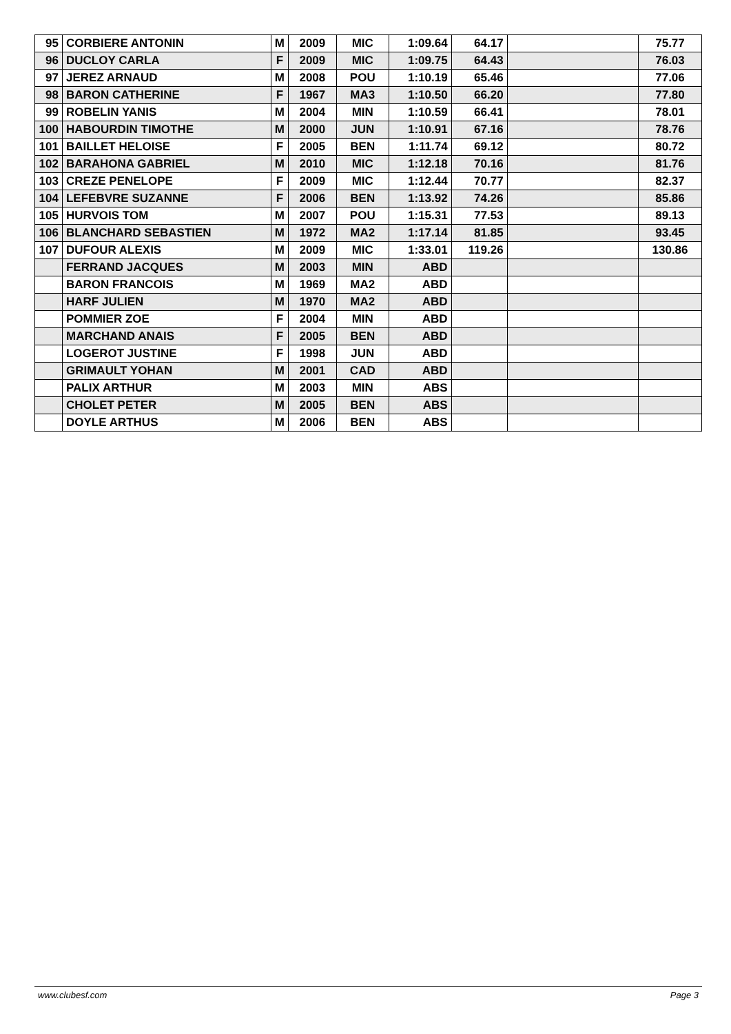| 95 | CORBIERE ANTONIN | M | 2009 | MIC | 1:09.64 | 64.17 | | 75.77 |
| 96 | DUCLOY CARLA | F | 2009 | MIC | 1:09.75 | 64.43 | | 76.03 |
| 97 | JEREZ ARNAUD | M | 2008 | POU | 1:10.19 | 65.46 | | 77.06 |
| 98 | BARON CATHERINE | F | 1967 | MA3 | 1:10.50 | 66.20 | | 77.80 |
| 99 | ROBELIN YANIS | M | 2004 | MIN | 1:10.59 | 66.41 | | 78.01 |
| 100 | HABOURDIN TIMOTHE | M | 2000 | JUN | 1:10.91 | 67.16 | | 78.76 |
| 101 | BAILLET HELOISE | F | 2005 | BEN | 1:11.74 | 69.12 | | 80.72 |
| 102 | BARAHONA GABRIEL | M | 2010 | MIC | 1:12.18 | 70.16 | | 81.76 |
| 103 | CREZE PENELOPE | F | 2009 | MIC | 1:12.44 | 70.77 | | 82.37 |
| 104 | LEFEBVRE SUZANNE | F | 2006 | BEN | 1:13.92 | 74.26 | | 85.86 |
| 105 | HURVOIS TOM | M | 2007 | POU | 1:15.31 | 77.53 | | 89.13 |
| 106 | BLANCHARD SEBASTIEN | M | 1972 | MA2 | 1:17.14 | 81.85 | | 93.45 |
| 107 | DUFOUR ALEXIS | M | 2009 | MIC | 1:33.01 | 119.26 | | 130.86 |
| | FERRAND JACQUES | M | 2003 | MIN | ABD | | | |
| | BARON FRANCOIS | M | 1969 | MA2 | ABD | | | |
| | HARF JULIEN | M | 1970 | MA2 | ABD | | | |
| | POMMIER ZOE | F | 2004 | MIN | ABD | | | |
| | MARCHAND ANAIS | F | 2005 | BEN | ABD | | | |
| | LOGEROT JUSTINE | F | 1998 | JUN | ABD | | | |
| | GRIMAULT YOHAN | M | 2001 | CAD | ABD | | | |
| | PALIX ARTHUR | M | 2003 | MIN | ABS | | | |
| | CHOLET PETER | M | 2005 | BEN | ABS | | | |
| | DOYLE ARTHUS | M | 2006 | BEN | ABS | | | |
www.clubesf.com Page 3